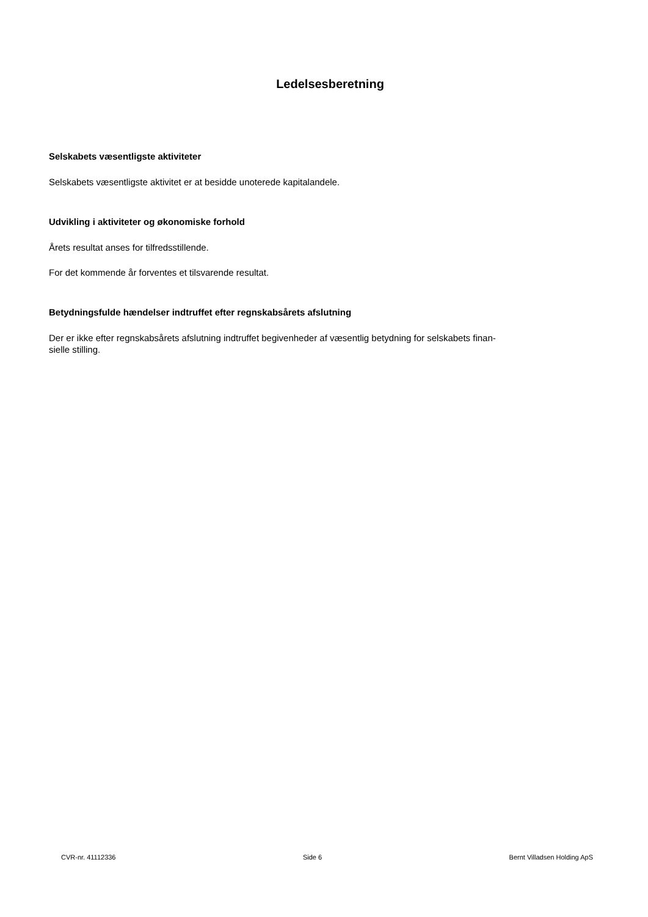Ledelsesberetning
Selskabets væsentligste aktiviteter
Selskabets væsentligste aktivitet er at besidde unoterede kapitalandele.
Udvikling i aktiviteter og økonomiske forhold
Årets resultat anses for tilfredsstillende.
For det kommende år forventes et tilsvarende resultat.
Betydningsfulde hændelser indtruffet efter regnskabsårets afslutning
Der er ikke efter regnskabsårets afslutning indtruffet begivenheder af væsentlig betydning for selskabets finan-
sielle stilling.
CVR-nr. 41112336 Side 6 Bernt Villadsen Holding ApS